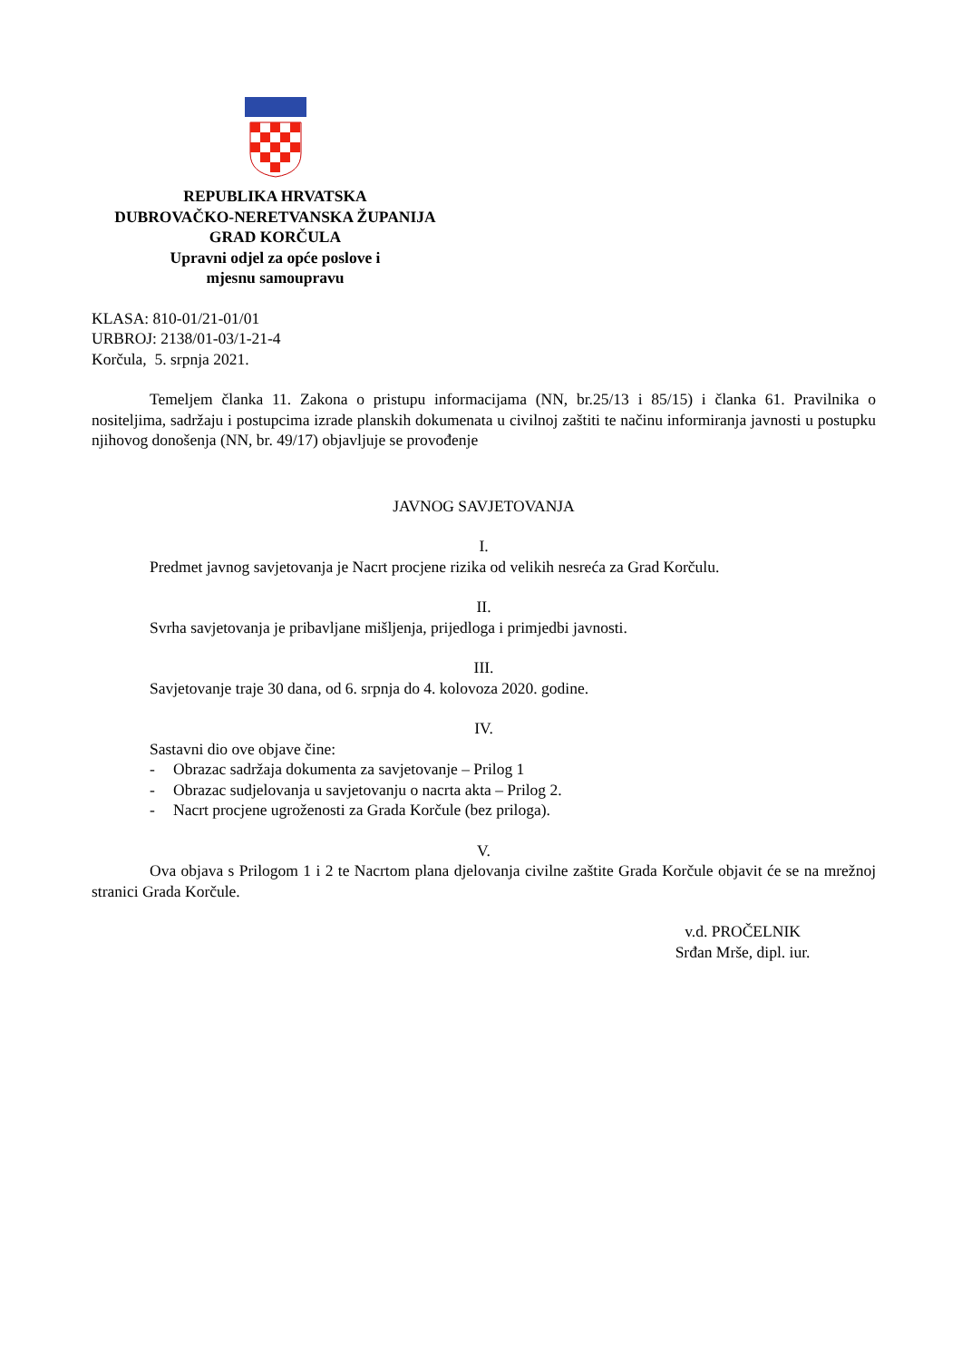REPUBLIKA HRVATSKA
DUBROVAČKO-NERETVANSKA ŽUPANIJA
GRAD KORČULA
Upravni odjel za opće poslove i
mjesnu samoupravu
KLASA: 810-01/21-01/01
URBROJ: 2138/01-03/1-21-4
Korčula, 5. srpnja 2021.
Temeljem članka 11. Zakona o pristupu informacijama (NN, br.25/13 i 85/15) i članka 61. Pravilnika o nositeljima, sadržaju i postupcima izrade planskih dokumenata u civilnoj zaštiti te načinu informiranja javnosti u postupku njihovog donošenja (NN, br. 49/17) objavljuje se provođenje
JAVNOG SAVJETOVANJA
I.
Predmet javnog savjetovanja je Nacrt procjene rizika od velikih nesreća za Grad Korčulu.
II.
Svrha savjetovanja je pribavljane mišljenja, prijedloga i primjedbi javnosti.
III.
Savjetovanje traje 30 dana, od 6. srpnja do 4. kolovoza 2020. godine.
IV.
Sastavni dio ove objave čine:
- Obrazac sadržaja dokumenta za savjetovanje – Prilog 1
- Obrazac sudjelovanja u savjetovanju o nacrta akta – Prilog 2.
- Nacrt procjene ugroženosti za Grada Korčule (bez priloga).
V.
Ova objava s Prilogom 1 i 2 te Nacrtom plana djelovanja civilne zaštite Grada Korčule objavit će se na mrežnoj stranici Grada Korčule.
v.d. PROČELNIK
Srđan Mrše, dipl. iur.